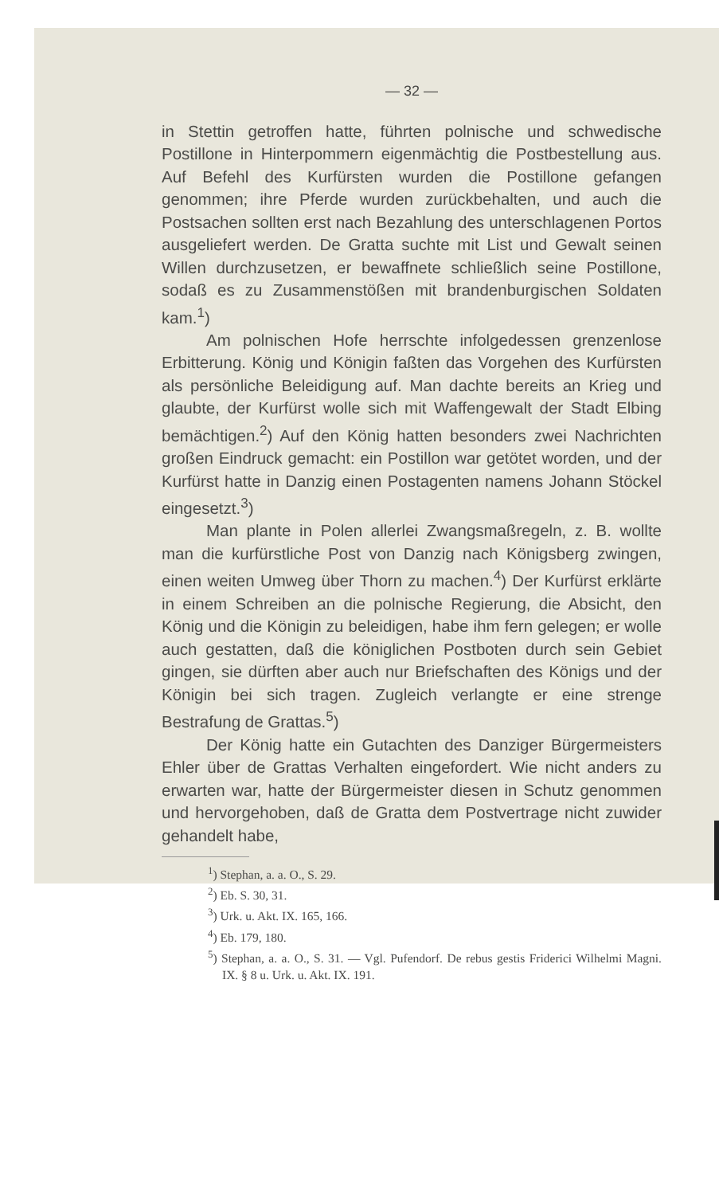— 32 —
in Stettin getroffen hatte, führten polnische und schwedische Postillone in Hinterpommern eigenmächtig die Postbestellung aus. Auf Befehl des Kurfürsten wurden die Postillone gefangen genommen; ihre Pferde wurden zurückbehalten, und auch die Postsachen sollten erst nach Bezahlung des unterschlagenen Portos ausgeliefert werden. De Gratta suchte mit List und Gewalt seinen Willen durchzusetzen, er bewaffnete schließlich seine Postillone, sodaß es zu Zusammenstößen mit brandenburgischen Soldaten kam.<sup>1</sup>)
Am polnischen Hofe herrschte infolgedessen grenzenlose Erbitterung. König und Königin faßten das Vorgehen des Kurfürsten als persönliche Beleidigung auf. Man dachte bereits an Krieg und glaubte, der Kurfürst wolle sich mit Waffengewalt der Stadt Elbing bemächtigen.<sup>2</sup>) Auf den König hatten besonders zwei Nachrichten großen Eindruck gemacht: ein Postillon war getötet worden, und der Kurfürst hatte in Danzig einen Postagenten namens Johann Stöckel eingesetzt.<sup>3</sup>)
Man plante in Polen allerlei Zwangsmaßregeln, z. B. wollte man die kurfürstliche Post von Danzig nach Königsberg zwingen, einen weiten Umweg über Thorn zu machen.<sup>4</sup>) Der Kurfürst erklärte in einem Schreiben an die polnische Regierung, die Absicht, den König und die Königin zu beleidigen, habe ihm fern gelegen; er wolle auch gestatten, daß die königlichen Postboten durch sein Gebiet gingen, sie dürften aber auch nur Briefschaften des Königs und der Königin bei sich tragen. Zugleich verlangte er eine strenge Bestrafung de Grattas.<sup>5</sup>)
Der König hatte ein Gutachten des Danziger Bürgermeisters Ehler über de Grattas Verhalten eingefordert. Wie nicht anders zu erwarten war, hatte der Bürgermeister diesen in Schutz genommen und hervorgehoben, daß de Gratta dem Postvertrage nicht zuwider gehandelt habe,
<sup>1</sup>) Stephan, a. a. O., S. 29.
<sup>2</sup>) Eb. S. 30, 31.
<sup>3</sup>) Urk. u. Akt. IX. 165, 166.
<sup>4</sup>) Eb. 179, 180.
<sup>5</sup>) Stephan, a. a. O., S. 31. — Vgl. Pufendorf. De rebus gestis Friderici Wilhelmi Magni. IX. § 8 u. Urk. u. Akt. IX. 191.